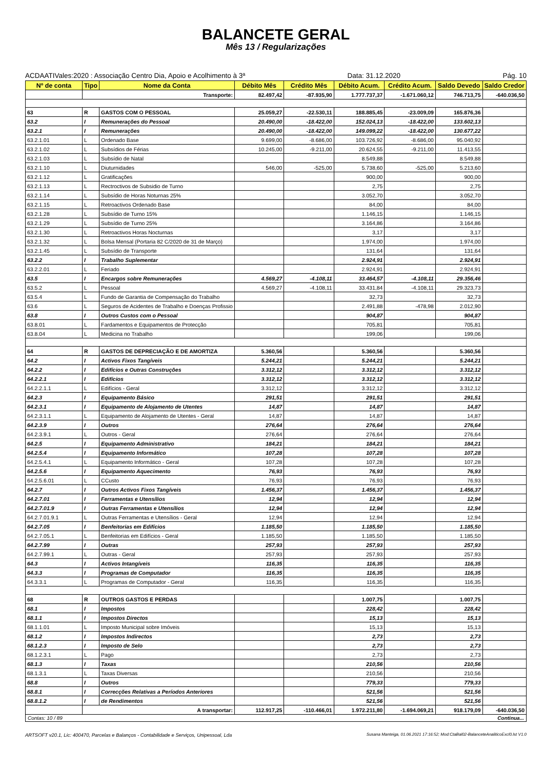BALANCETE GERAL
Mês 13 / Regularizações
ACDAATIVales:2020 : Associação Centro Dia, Apoio e Acolhimento à 3ª Data: 31.12.2020 Pág. 10
| Nº de conta | Tipo | Nome da Conta | Débito Mês | Crédito Mês | Débito Acum. | Crédito Acum. | Saldo Devedo | Saldo Credor |
| --- | --- | --- | --- | --- | --- | --- | --- | --- |
| | Transporte: | | 82.497,42 | -87.935,90 | 1.777.737,37 | -1.671.060,12 | 746.713,75 | -640.036,50 |
| 63 | R | GASTOS COM O PESSOAL | 25.059,27 | -22.530,11 | 188.885,45 | -23.009,09 | 165.876,36 | |
| 63.2 | I | Remunerações do Pessoal | 20.490,00 | -18.422,00 | 152.024,13 | -18.422,00 | 133.602,13 | |
| 63.2.1 | I | Remunerações | 20.490,00 | -18.422,00 | 149.099,22 | -18.422,00 | 130.677,22 | |
| 63.2.1.01 | L | Ordenado Base | 9.699,00 | -8.686,00 | 103.726,92 | -8.686,00 | 95.040,92 | |
| 63.2.1.02 | L | Subsídios de Férias | 10.245,00 | -9.211,00 | 20.624,55 | -9.211,00 | 11.413,55 | |
| 63.2.1.03 | L | Subsídio de Natal | | | 8.549,88 | | 8.549,88 | |
| 63.2.1.10 | L | Diuturnidades | 546,00 | -525,00 | 5.738,60 | -525,00 | 5.213,60 | |
| 63.2.1.12 | L | Gratificações | | | 900,00 | | 900,00 | |
| 63.2.1.13 | L | Rectroctivos de Subsidio de Turno | | | 2,75 | | 2,75 | |
| 63.2.1.14 | L | Subsídio de Horas Noturnas 25% | | | 3.052,70 | | 3.052,70 | |
| 63.2.1.15 | L | Retroactivos Ordenado Base | | | 84,00 | | 84,00 | |
| 63.2.1.28 | L | Subsídio de Turno 15% | | | 1.146,15 | | 1.146,15 | |
| 63.2.1.29 | L | Subsídio de Turno 25% | | | 3.164,86 | | 3.164,86 | |
| 63.2.1.30 | L | Retroactivos Horas Nocturnas | | | 3,17 | | 3,17 | |
| 63.2.1.32 | L | Bolsa Mensal (Portaria 82 C/2020 de 31 de Março) | | | 1.974,00 | | 1.974,00 | |
| 63.2.1.45 | L | Subsídio de Transporte | | | 131,64 | | 131,64 | |
| 63.2.2 | I | Trabalho Suplementar | | | 2.924,91 | | 2.924,91 | |
| 63.2.2.01 | L | Feriado | | | 2.924,91 | | 2.924,91 | |
| 63.5 | I | Encargos sobre Remunerações | 4.569,27 | -4.108,11 | 33.464,57 | -4.108,11 | 29.356,46 | |
| 63.5.2 | L | Pessoal | 4.569,27 | -4.108,11 | 33.431,84 | -4.108,11 | 29.323,73 | |
| 63.5.4 | L | Fundo de Garantia de Compensação do Trabalho | | | 32,73 | | 32,73 | |
| 63.6 | L | Seguros de Acidentes de Trabalho e Doenças Profissio | | | 2.491,88 | -478,98 | 2.012,90 | |
| 63.8 | I | Outros Custos com o Pessoal | | | 904,87 | | 904,87 | |
| 63.8.01 | L | Fardamentos e Equipamentos de Protecção | | | 705,81 | | 705,81 | |
| 63.8.04 | L | Medicina no Trabalho | | | 199,06 | | 199,06 | |
| 64 | R | GASTOS DE DEPRECIAÇÃO E DE AMORTIZA | 5.360,56 | | 5.360,56 | | 5.360,56 | |
| 64.2 | I | Activos Fixos Tangíveis | 5.244,21 | | 5.244,21 | | 5.244,21 | |
| 64.2.2 | I | Edifícios e Outras Construções | 3.312,12 | | 3.312,12 | | 3.312,12 | |
| 64.2.2.1 | I | Edifícios | 3.312,12 | | 3.312,12 | | 3.312,12 | |
| 64.2.2.1.1 | L | Edifícios - Geral | 3.312,12 | | 3.312,12 | | 3.312,12 | |
| 64.2.3 | I | Equipamento Básico | 291,51 | | 291,51 | | 291,51 | |
| 64.2.3.1 | I | Equipamento de Alojamento de Utentes | 14,87 | | 14,87 | | 14,87 | |
| 64.2.3.1.1 | L | Equipamento de Alojamento de Utentes - Geral | 14,87 | | 14,87 | | 14,87 | |
| 64.2.3.9 | I | Outros | 276,64 | | 276,64 | | 276,64 | |
| 64.2.3.9.1 | L | Outros - Geral | 276,64 | | 276,64 | | 276,64 | |
| 64.2.5 | I | Equipamento Administrativo | 184,21 | | 184,21 | | 184,21 | |
| 64.2.5.4 | I | Equipamento Informático | 107,28 | | 107,28 | | 107,28 | |
| 64.2.5.4.1 | L | Equipamento Informático - Geral | 107,28 | | 107,28 | | 107,28 | |
| 64.2.5.6 | I | Equipamento Aquecimento | 76,93 | | 76,93 | | 76,93 | |
| 64.2.5.6.01 | L | CCusto | 76,93 | | 76,93 | | 76,93 | |
| 64.2.7 | I | Outros Activos Fixos Tangíveis | 1.456,37 | | 1.456,37 | | 1.456,37 | |
| 64.2.7.01 | I | Ferramentas e Utensílios | 12,94 | | 12,94 | | 12,94 | |
| 64.2.7.01.9 | I | Outras Ferramentas e Utensílios | 12,94 | | 12,94 | | 12,94 | |
| 64.2.7.01.9.1 | L | Outras Ferramentas e Utensílios - Geral | 12,94 | | 12,94 | | 12,94 | |
| 64.2.7.05 | I | Benfeitorias em Edifícios | 1.185,50 | | 1.185,50 | | 1.185,50 | |
| 64.2.7.05.1 | L | Benfeitorias em Edifícios - Geral | 1.185,50 | | 1.185,50 | | 1.185,50 | |
| 64.2.7.99 | I | Outras | 257,93 | | 257,93 | | 257,93 | |
| 64.2.7.99.1 | L | Outras - Geral | 257,93 | | 257,93 | | 257,93 | |
| 64.3 | I | Activos Intangíveis | 116,35 | | 116,35 | | 116,35 | |
| 64.3.3 | I | Programas de Computador | 116,35 | | 116,35 | | 116,35 | |
| 64.3.3.1 | L | Programas de Computador - Geral | 116,35 | | 116,35 | | 116,35 | |
| 68 | R | OUTROS GASTOS E PERDAS | | | 1.007,75 | | 1.007,75 | |
| 68.1 | I | Impostos | | | 228,42 | | 228,42 | |
| 68.1.1 | I | Impostos Directos | | | 15,13 | | 15,13 | |
| 68.1.1.01 | L | Imposto Municipal sobre Imóveis | | | 15,13 | | 15,13 | |
| 68.1.2 | I | Impostos Indirectos | | | 2,73 | | 2,73 | |
| 68.1.2.3 | I | Imposto de Selo | | | 2,73 | | 2,73 | |
| 68.1.2.3.1 | L | Pago | | | 2,73 | | 2,73 | |
| 68.1.3 | I | Taxas | | | 210,56 | | 210,56 | |
| 68.1.3.1 | L | Taxas Diversas | | | 210,56 | | 210,56 | |
| 68.8 | I | Outros | | | 779,33 | | 779,33 | |
| 68.8.1 | I | Correcções Relativas a Períodos Anteriores | | | 521,56 | | 521,56 | |
| 68.8.1.2 | I | de Rendimentos | | | 521,56 | | 521,56 | |
| | A transportar: | | 112.917,25 | -110.466,01 | 1.972.211,80 | -1.694.069,21 | 918.179,09 | -640.036,50 |
Contas: 10 / 89 Continua...
ARTSOFT v20.1, Lic: 400470, Parcelas e Balanços - Contabilidade e Serviços, Unipessoal, Lda Susana Manteiga, 01.06.2021 17:16:52; Mod:CtaBal02-BalanceteAnaliticoExcl0.lst V1.0